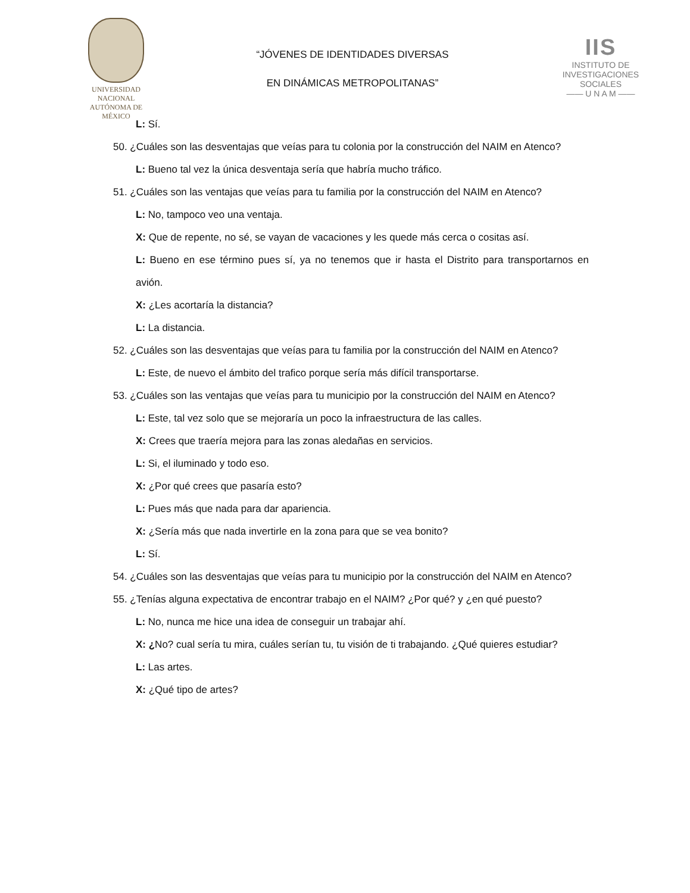UNIVERSIDAD NACIONAL
AUTÓNOMA DE
MÉXICO
“JÓVENES DE IDENTIDADES DIVERSAS
EN DINÁMICAS METROPOLITANAS”
IIS
INSTITUTO DE INVESTIGACIONES SOCIALES
—— U N A M ——
L: Sí.
50. ¿Cuáles son las desventajas que veías para tu colonia por la construcción del NAIM en Atenco?
L: Bueno tal vez la única desventaja sería que habría mucho tráfico.
51. ¿Cuáles son las ventajas que veías para tu familia por la construcción del NAIM en Atenco?
L: No, tampoco veo una ventaja.
X: Que de repente, no sé, se vayan de vacaciones y les quede más cerca o cositas así.
L: Bueno en ese término pues sí, ya no tenemos que ir hasta el Distrito para transportarnos en avión.
X: ¿Les acortaría la distancia?
L: La distancia.
52. ¿Cuáles son las desventajas que veías para tu familia por la construcción del NAIM en Atenco?
L: Este, de nuevo el ámbito del trafico porque sería más difícil transportarse.
53. ¿Cuáles son las ventajas que veías para tu municipio por la construcción del NAIM en Atenco?
L: Este, tal vez solo que se mejoraría un poco la infraestructura de las calles.
X: Crees que traería mejora para las zonas aledañas en servicios.
L: Si, el iluminado y todo eso.
X: ¿Por qué crees que pasaría esto?
L: Pues más que nada para dar apariencia.
X: ¿Sería más que nada invertirle en la zona para que se vea bonito?
L: Sí.
54. ¿Cuáles son las desventajas que veías para tu municipio por la construcción del NAIM en Atenco?
55. ¿Tenías alguna expectativa de encontrar trabajo en el NAIM? ¿Por qué? y ¿en qué puesto?
L: No, nunca me hice una idea de conseguir un trabajar ahí.
X: ¿No? cual sería tu mira, cuáles serían tu, tu visión de ti trabajando. ¿Qué quieres estudiar?
L: Las artes.
X: ¿Qué tipo de artes?